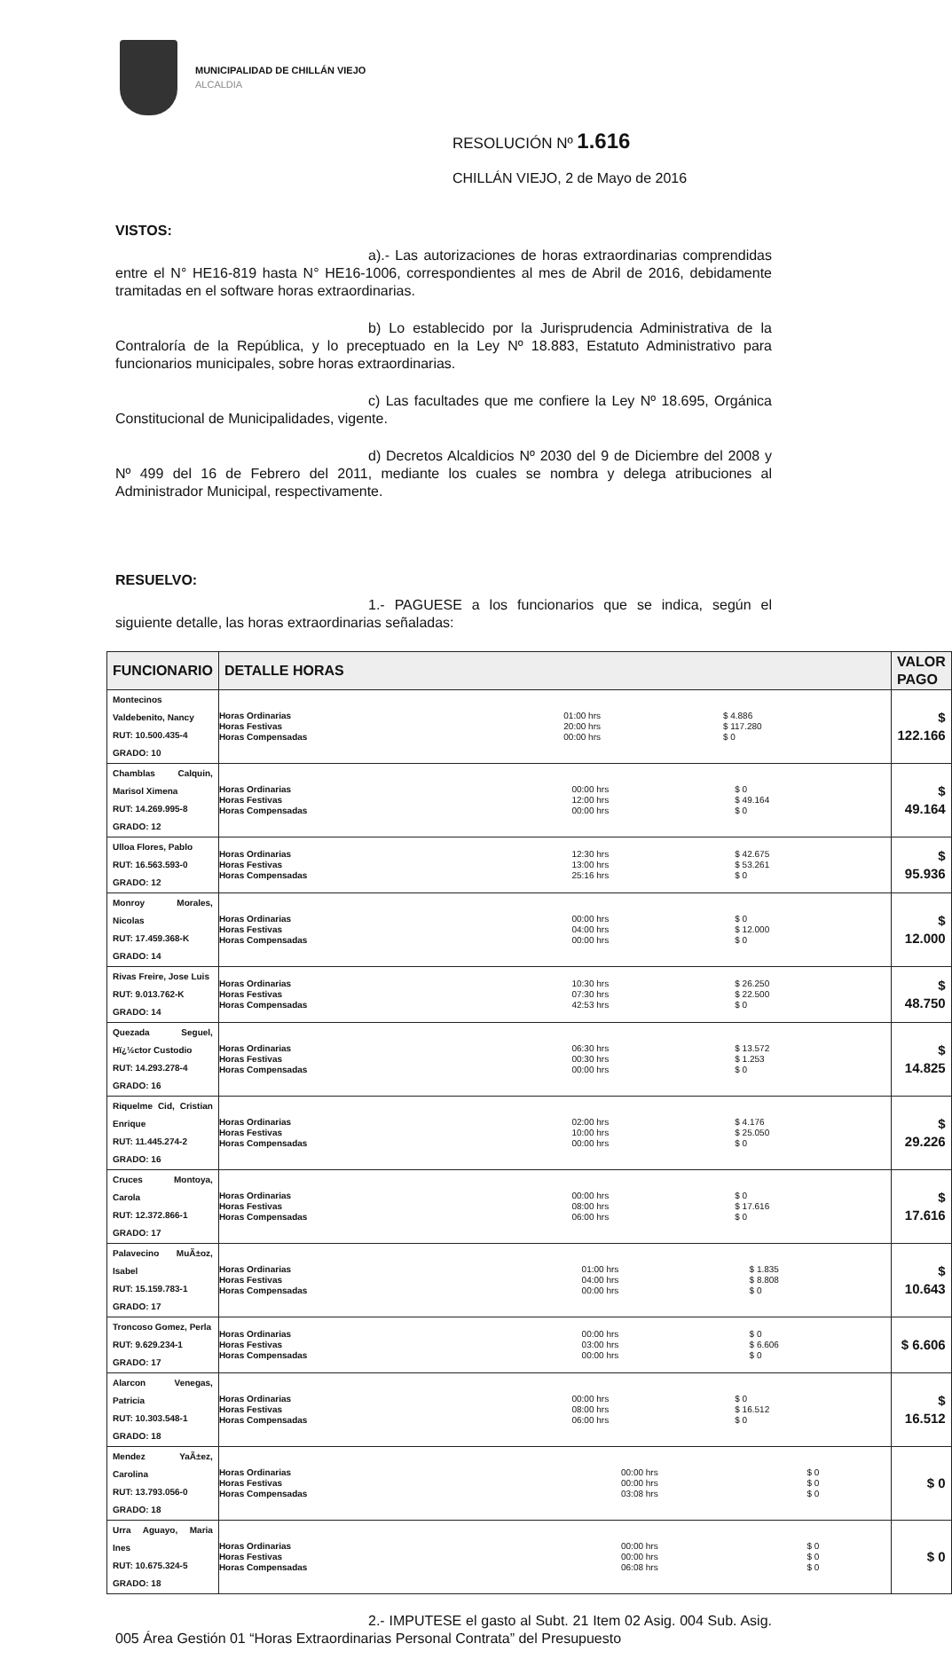MUNICIPALIDAD DE CHILLÁN VIEJO
ALCALDIA
RESOLUCIÓN Nº 1.616
CHILLÁN VIEJO, 2 de Mayo de 2016
VISTOS:
a).- Las autorizaciones de horas extraordinarias comprendidas entre el N° HE16-819 hasta N° HE16-1006, correspondientes al mes de Abril de 2016, debidamente tramitadas en el software horas extraordinarias.
b) Lo establecido por la Jurisprudencia Administrativa de la Contraloría de la República, y lo preceptuado en la Ley Nº 18.883, Estatuto Administrativo para funcionarios municipales, sobre horas extraordinarias.
c) Las facultades que me confiere la Ley Nº 18.695, Orgánica Constitucional de Municipalidades, vigente.
d) Decretos Alcaldicios Nº 2030 del 9 de Diciembre del 2008 y Nº 499 del 16 de Febrero del 2011, mediante los cuales se nombra y delega atribuciones al Administrador Municipal, respectivamente.
RESUELVO:
1.- PAGUESE a los funcionarios que se indica, según el siguiente detalle, las horas extraordinarias señaladas:
| FUNCIONARIO | DETALLE HORAS | VALOR PAGO |
| --- | --- | --- |
| Montecinos Valdebenito, Nancy RUT: 10.500.435-4 GRADO: 10 | / Horas Ordinarias / 01:00 hrs / $ 4.886 / / Horas Festivas / 20:00 hrs / $ 117.280 / / Horas Compensadas / 00:00 hrs / $ 0 / | $ 122.166 |
| Chamblas Calquin, Marisol Ximena RUT: 14.269.995-8 GRADO: 12 | / Horas Ordinarias / 00:00 hrs / $ 0 / / Horas Festivas / 12:00 hrs / $ 49.164 / / Horas Compensadas / 00:00 hrs / $ 0 / | $ 49.164 |
| Ulloa Flores, Pablo RUT: 16.563.593-0 GRADO: 12 | / Horas Ordinarias / 12:30 hrs / $ 42.675 / / Horas Festivas / 13:00 hrs / $ 53.261 / / Horas Compensadas / 25:16 hrs / $ 0 / | $ 95.936 |
| Monroy Morales, Nicolas RUT: 17.459.368-K GRADO: 14 | / Horas Ordinarias / 00:00 hrs / $ 0 / / Horas Festivas / 04:00 hrs / $ 12.000 / / Horas Compensadas / 00:00 hrs / $ 0 / | $ 12.000 |
| Rivas Freire, Jose Luis RUT: 9.013.762-K GRADO: 14 | / Horas Ordinarias / 10:30 hrs / $ 26.250 / / Horas Festivas / 07:30 hrs / $ 22.500 / / Horas Compensadas / 42:53 hrs / $ 0 / | $ 48.750 |
| Quezada Seguel, Hï¿½ctor Custodio RUT: 14.293.278-4 GRADO: 16 | / Horas Ordinarias / 06:30 hrs / $ 13.572 / / Horas Festivas / 00:30 hrs / $ 1.253 / / Horas Compensadas / 00:00 hrs / $ 0 / | $ 14.825 |
| Riquelme Cid, Cristian Enrique RUT: 11.445.274-2 GRADO: 16 | / Horas Ordinarias / 02:00 hrs / $ 4.176 / / Horas Festivas / 10:00 hrs / $ 25.050 / / Horas Compensadas / 00:00 hrs / $ 0 / | $ 29.226 |
| Cruces Montoya, Carola RUT: 12.372.866-1 GRADO: 17 | / Horas Ordinarias / 00:00 hrs / $ 0 / / Horas Festivas / 08:00 hrs / $ 17.616 / / Horas Compensadas / 06:00 hrs / $ 0 / | $ 17.616 |
| Palavecino MuÃ±oz, Isabel RUT: 15.159.783-1 GRADO: 17 | / Horas Ordinarias / 01:00 hrs / $ 1.835 / / Horas Festivas / 04:00 hrs / $ 8.808 / / Horas Compensadas / 00:00 hrs / $ 0 / | $ 10.643 |
| Troncoso Gomez, Perla RUT: 9.629.234-1 GRADO: 17 | / Horas Ordinarias / 00:00 hrs / $ 0 / / Horas Festivas / 03:00 hrs / $ 6.606 / / Horas Compensadas / 00:00 hrs / $ 0 / | $ 6.606 |
| Alarcon Venegas, Patricia RUT: 10.303.548-1 GRADO: 18 | / Horas Ordinarias / 00:00 hrs / $ 0 / / Horas Festivas / 08:00 hrs / $ 16.512 / / Horas Compensadas / 06:00 hrs / $ 0 / | $ 16.512 |
| Mendez YaÃ±ez, Carolina RUT: 13.793.056-0 GRADO: 18 | / Horas Ordinarias / 00:00 hrs / $ 0 / / Horas Festivas / 00:00 hrs / $ 0 / / Horas Compensadas / 03:08 hrs / $ 0 / | $ 0 |
| Urra Aguayo, Maria Ines RUT: 10.675.324-5 GRADO: 18 | / Horas Ordinarias / 00:00 hrs / $ 0 / / Horas Festivas / 00:00 hrs / $ 0 / / Horas Compensadas / 06:08 hrs / $ 0 / | $ 0 |
2.- IMPUTESE el gasto al Subt. 21 Item 02 Asig. 004 Sub. Asig. 005 Área Gestión 01 “Horas Extraordinarias Personal Contrata” del Presupuesto